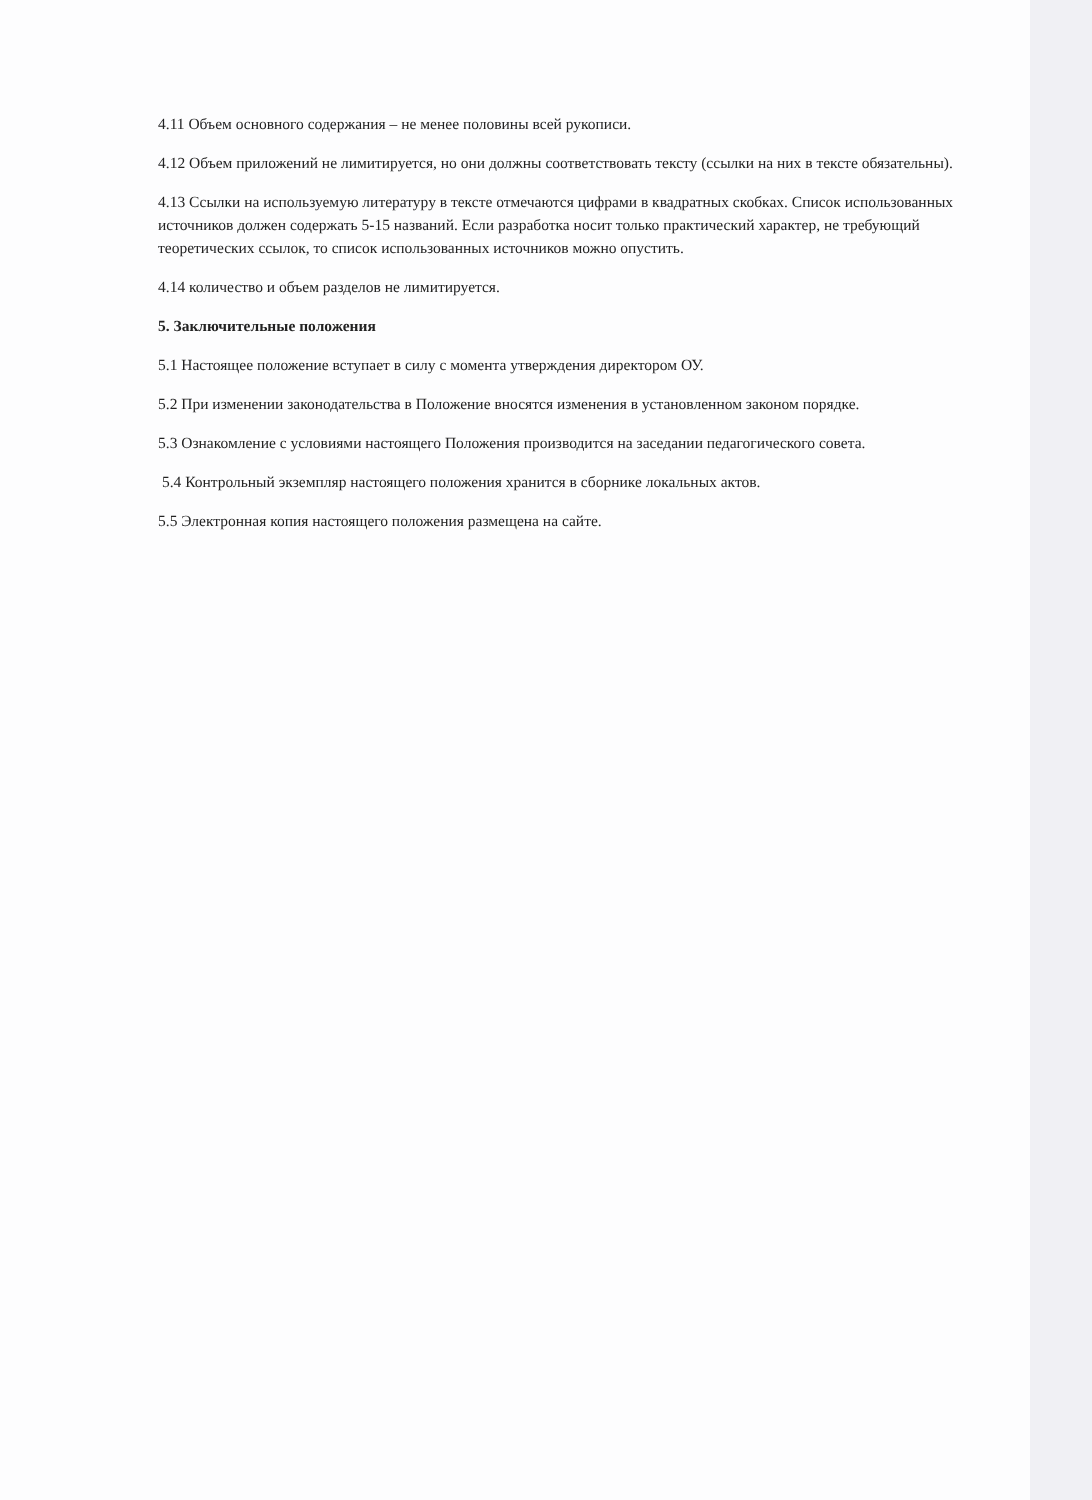4.11 Объем основного содержания – не менее половины всей рукописи.
4.12 Объем приложений не лимитируется, но они должны соответствовать тексту (ссылки на них в тексте обязательны).
4.13 Ссылки на используемую литературу в тексте отмечаются цифрами в квадратных скобках. Список использованных источников должен содержать 5-15 названий. Если разработка носит только практический характер, не требующий теоретических ссылок, то список использованных источников можно опустить.
4.14 количество и объем разделов не лимитируется.
5. Заключительные положения
5.1 Настоящее положение вступает в силу с момента утверждения директором ОУ.
5.2 При изменении законодательства в Положение вносятся изменения в установленном законом порядке.
5.3 Ознакомление с условиями настоящего Положения производится на заседании педагогического совета.
5.4 Контрольный экземпляр настоящего положения хранится в сборнике локальных актов.
5.5 Электронная копия настоящего положения размещена на сайте.